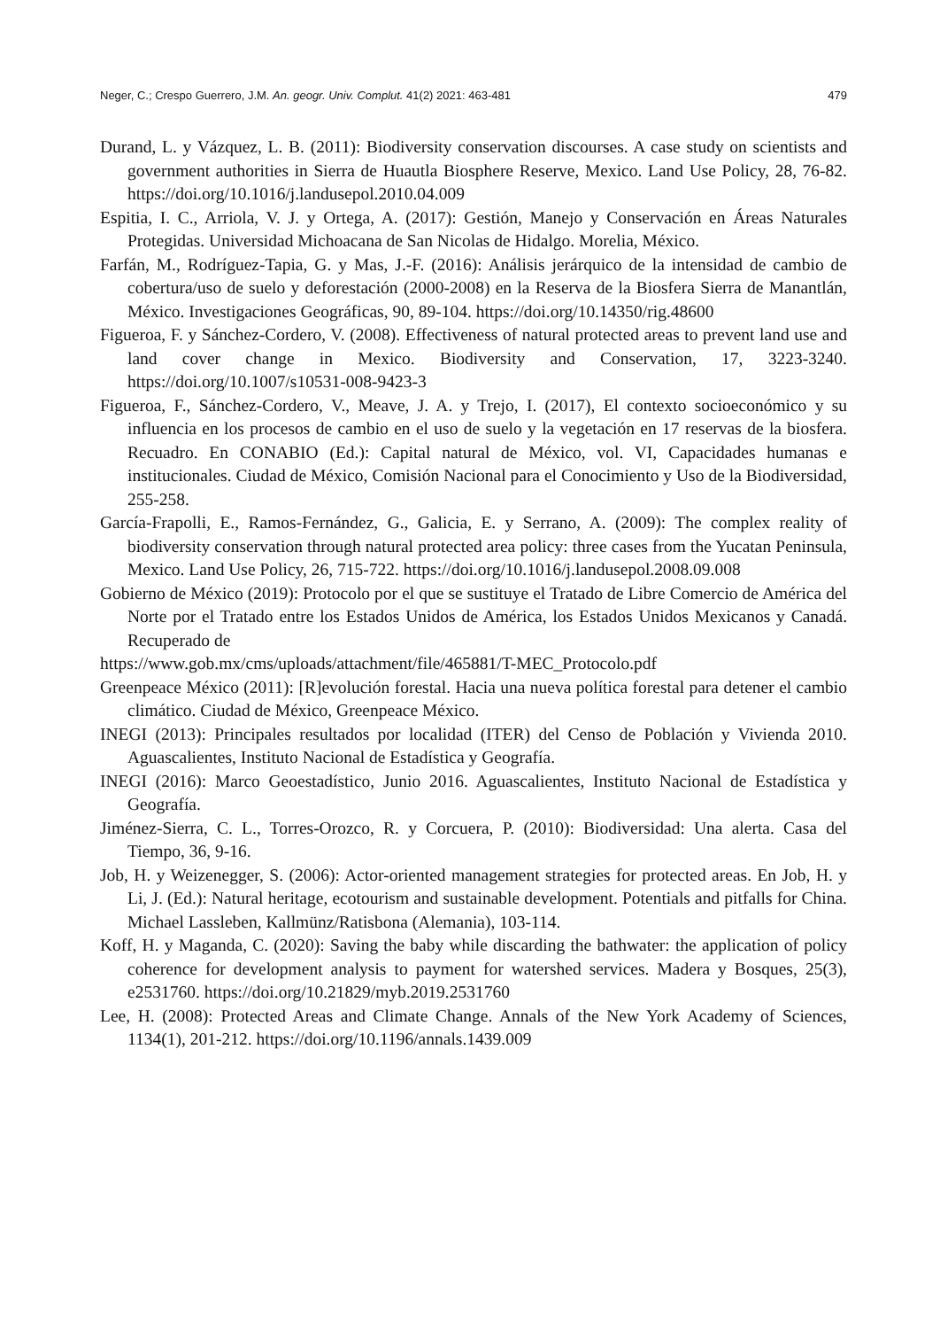Neger, C.; Crespo Guerrero, J.M. An. geogr. Univ. Complut. 41(2) 2021: 463-481 479
Durand, L. y Vázquez, L. B. (2011): Biodiversity conservation discourses. A case study on scientists and government authorities in Sierra de Huautla Biosphere Reserve, Mexico. Land Use Policy, 28, 76-82. https://doi.org/10.1016/j.landusepol.2010.04.009
Espitia, I. C., Arriola, V. J. y Ortega, A. (2017): Gestión, Manejo y Conservación en Áreas Naturales Protegidas. Universidad Michoacana de San Nicolas de Hidalgo. Morelia, México.
Farfán, M., Rodríguez-Tapia, G. y Mas, J.-F. (2016): Análisis jerárquico de la intensidad de cambio de cobertura/uso de suelo y deforestación (2000-2008) en la Reserva de la Biosfera Sierra de Manantlán, México. Investigaciones Geográficas, 90, 89-104. https://doi.org/10.14350/rig.48600
Figueroa, F. y Sánchez-Cordero, V. (2008). Effectiveness of natural protected areas to prevent land use and land cover change in Mexico. Biodiversity and Conservation, 17, 3223-3240. https://doi.org/10.1007/s10531-008-9423-3
Figueroa, F., Sánchez-Cordero, V., Meave, J. A. y Trejo, I. (2017), El contexto socioeconómico y su influencia en los procesos de cambio en el uso de suelo y la vegetación en 17 reservas de la biosfera. Recuadro. En CONABIO (Ed.): Capital natural de México, vol. VI, Capacidades humanas e institucionales. Ciudad de México, Comisión Nacional para el Conocimiento y Uso de la Biodiversidad, 255-258.
García-Frapolli, E., Ramos-Fernández, G., Galicia, E. y Serrano, A. (2009): The complex reality of biodiversity conservation through natural protected area policy: three cases from the Yucatan Peninsula, Mexico. Land Use Policy, 26, 715-722. https://doi.org/10.1016/j.landusepol.2008.09.008
Gobierno de México (2019): Protocolo por el que se sustituye el Tratado de Libre Comercio de América del Norte por el Tratado entre los Estados Unidos de América, los Estados Unidos Mexicanos y Canadá. Recuperado de
https://www.gob.mx/cms/uploads/attachment/file/465881/T-MEC_Protocolo.pdf
Greenpeace México (2011): [R]evolución forestal. Hacia una nueva política forestal para detener el cambio climático. Ciudad de México, Greenpeace México.
INEGI (2013): Principales resultados por localidad (ITER) del Censo de Población y Vivienda 2010. Aguascalientes, Instituto Nacional de Estadística y Geografía.
INEGI (2016): Marco Geoestadístico, Junio 2016. Aguascalientes, Instituto Nacional de Estadística y Geografía.
Jiménez-Sierra, C. L., Torres-Orozco, R. y Corcuera, P. (2010): Biodiversidad: Una alerta. Casa del Tiempo, 36, 9-16.
Job, H. y Weizenegger, S. (2006): Actor-oriented management strategies for protected areas. En Job, H. y Li, J. (Ed.): Natural heritage, ecotourism and sustainable development. Potentials and pitfalls for China. Michael Lassleben, Kallmünz/Ratisbona (Alemania), 103-114.
Koff, H. y Maganda, C. (2020): Saving the baby while discarding the bathwater: the application of policy coherence for development analysis to payment for watershed services. Madera y Bosques, 25(3), e2531760. https://doi.org/10.21829/myb.2019.2531760
Lee, H. (2008): Protected Areas and Climate Change. Annals of the New York Academy of Sciences, 1134(1), 201-212. https://doi.org/10.1196/annals.1439.009